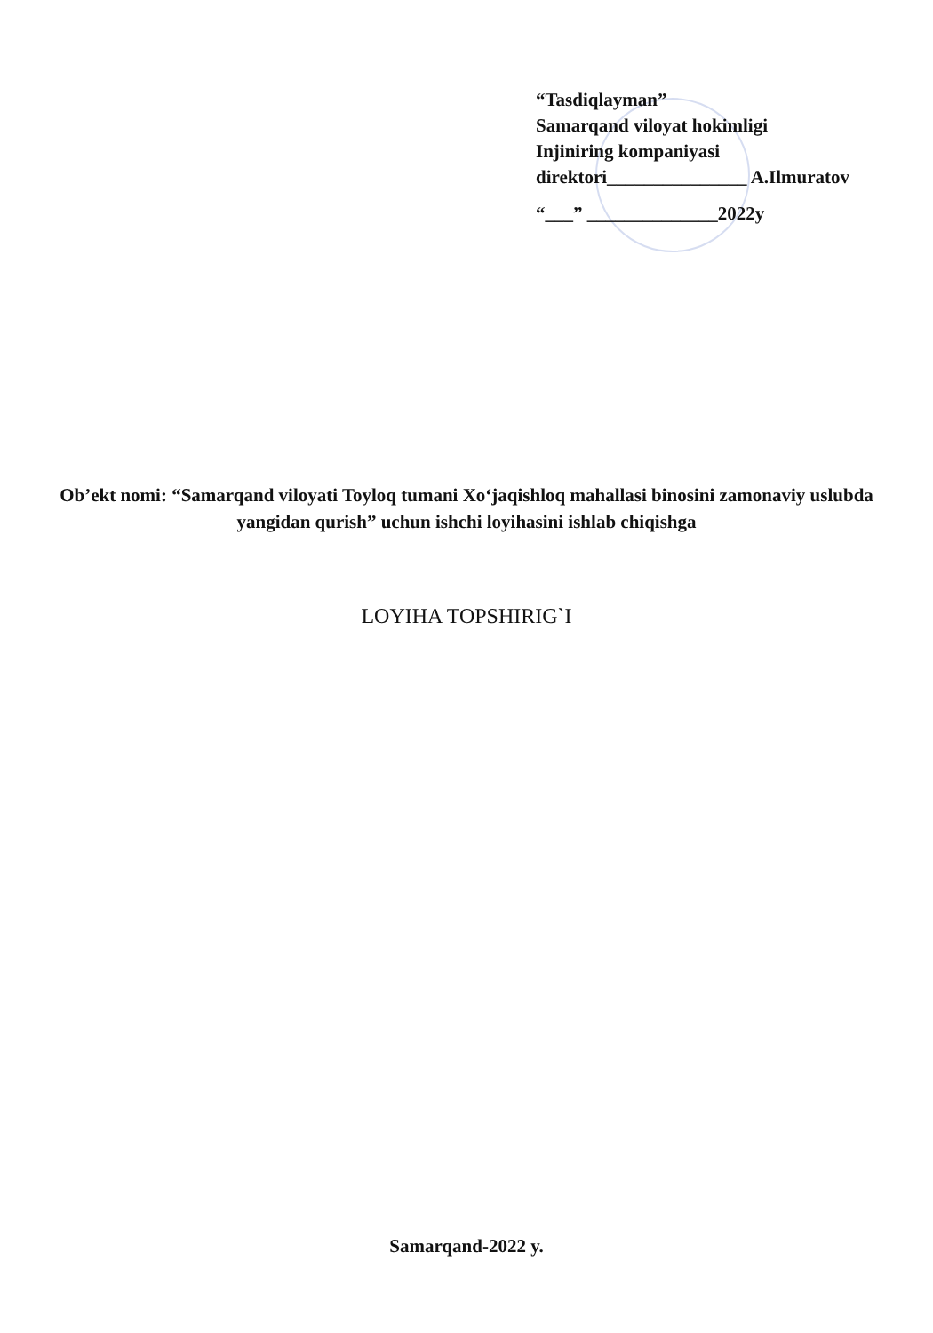“Tasdiqlayman”
Samarqand viloyat hokimligi
Injiniring kompaniyasi
direktori_______________ A.Ilmuratov
“___” ______________2022y
Ob’ekt nomi: “Samarqand viloyati Toyloq tumani Xo‘jaqishloq mahallasi binosini zamonaviy uslubda yangidan qurish” uchun ishchi loyihasini ishlab chiqishga
LOYIHA TOPSHIRIG`I
Samarqand-2022 y.